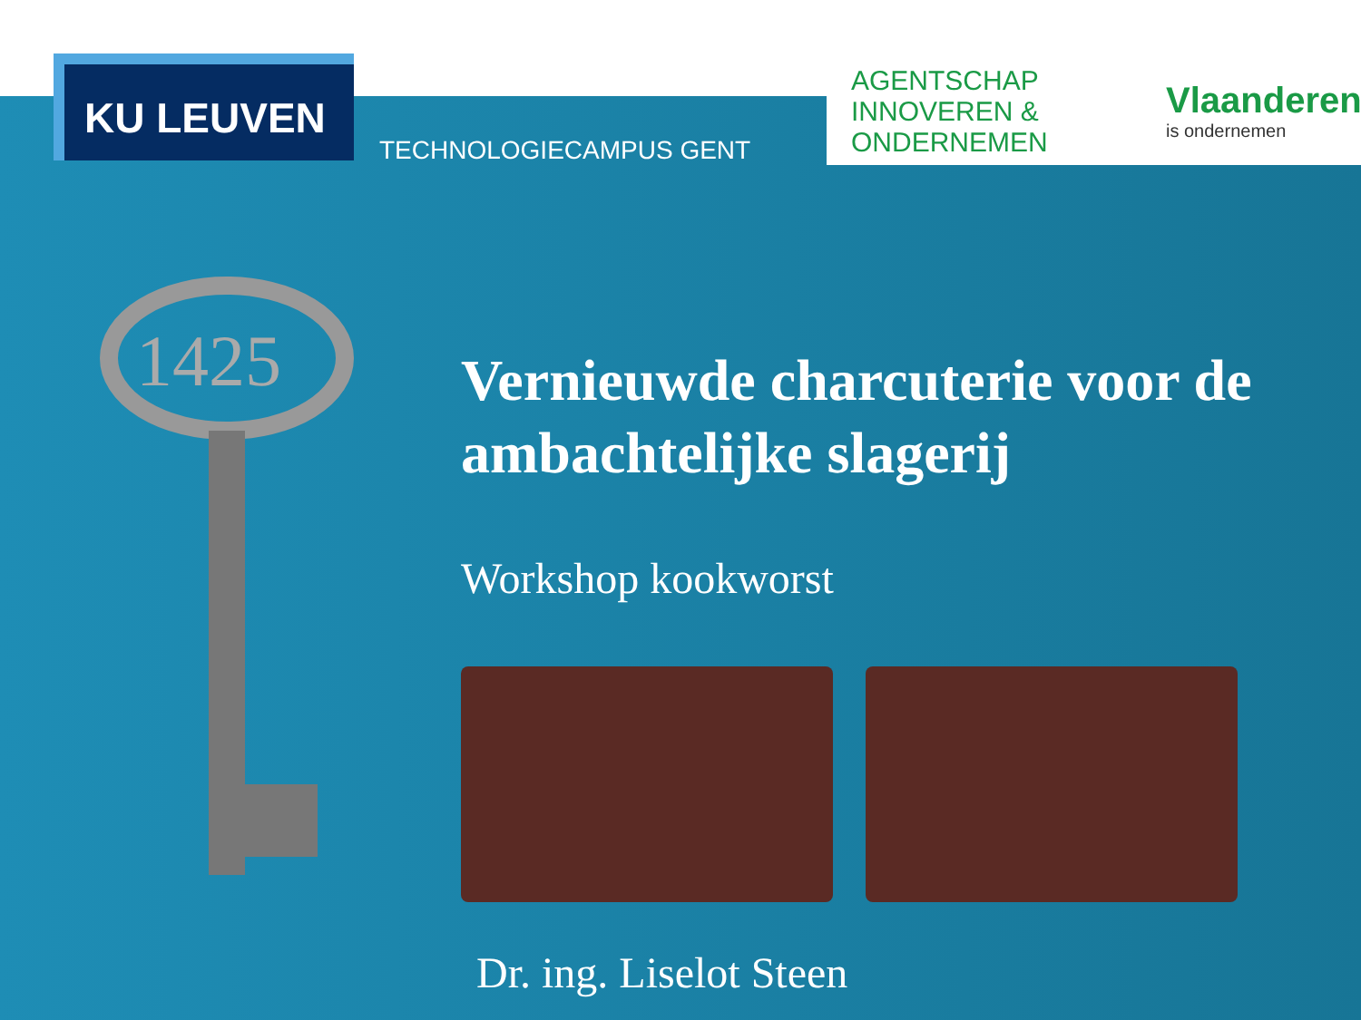KU LEUVEN
TECHNOLOGIECAMPUS GENT
AGENTSCHAP INNOVEREN & ONDERNEMEN
Vlaanderen
is ondernemen
1425
Vernieuwde charcuterie voor de ambachtelijke slagerij
Workshop kookworst
Dr. ing. Liselot Steen